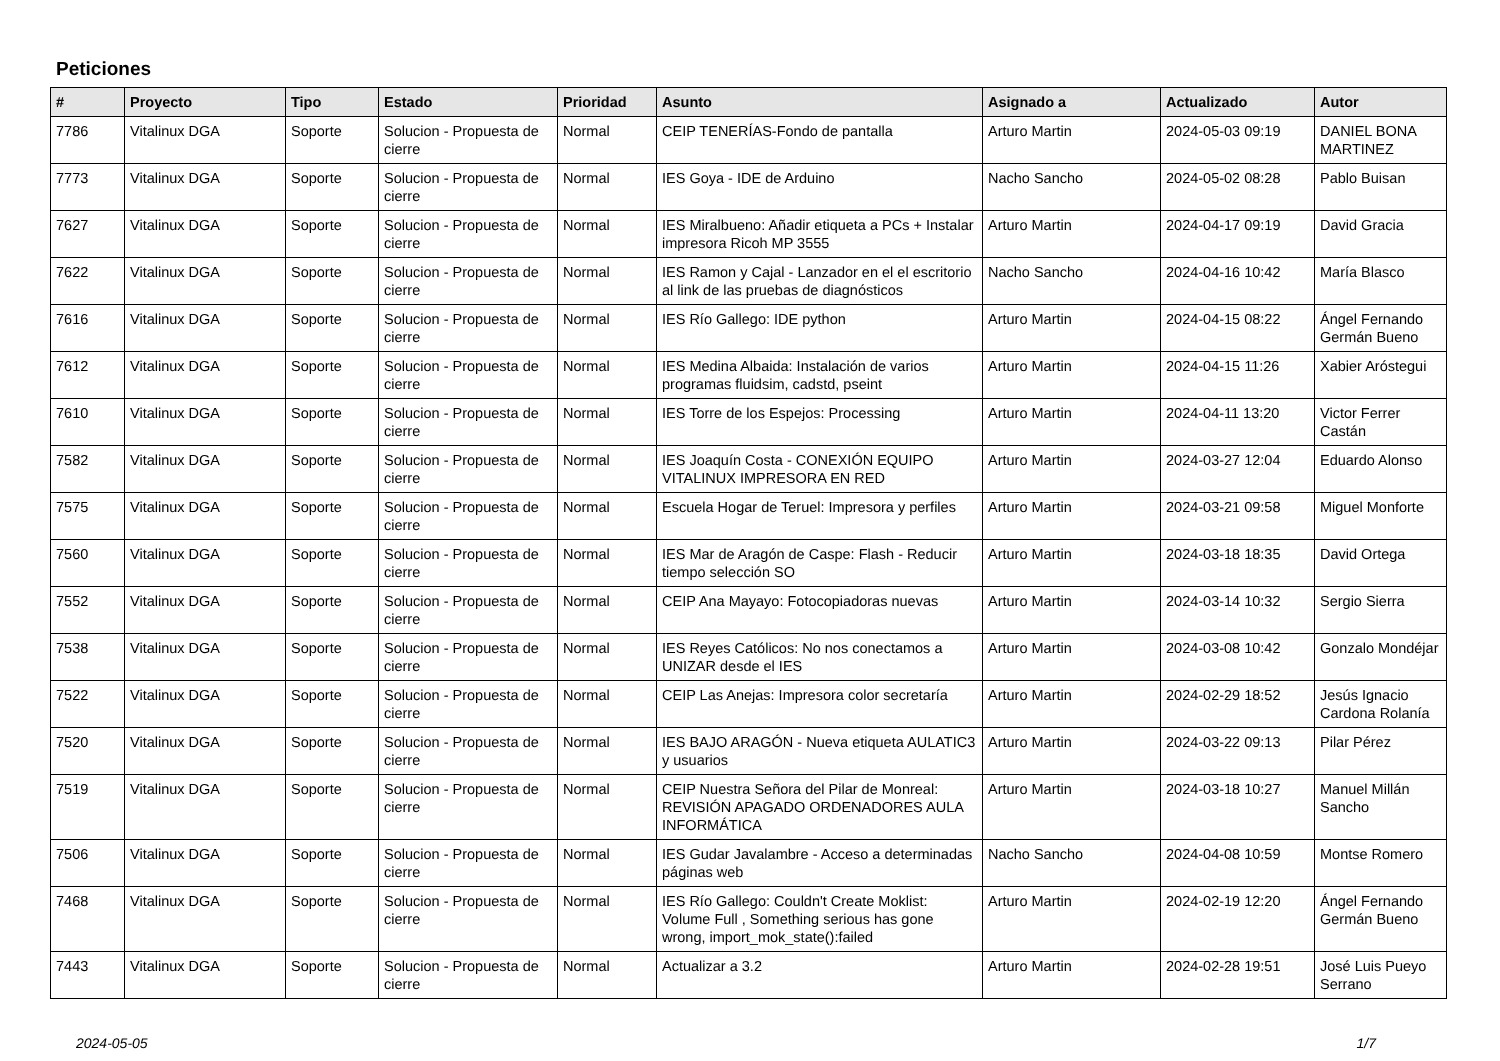Peticiones
| # | Proyecto | Tipo | Estado | Prioridad | Asunto | Asignado a | Actualizado | Autor |
| --- | --- | --- | --- | --- | --- | --- | --- | --- |
| 7786 | Vitalinux DGA | Soporte | Solucion - Propuesta de cierre | Normal | CEIP TENERÍAS-Fondo de pantalla | Arturo Martin | 2024-05-03 09:19 | DANIEL BONA MARTINEZ |
| 7773 | Vitalinux DGA | Soporte | Solucion - Propuesta de cierre | Normal | IES Goya - IDE de Arduino | Nacho Sancho | 2024-05-02 08:28 | Pablo Buisan |
| 7627 | Vitalinux DGA | Soporte | Solucion - Propuesta de cierre | Normal | IES Miralbueno: Añadir etiqueta a PCs + Instalar impresora Ricoh MP 3555 | Arturo Martin | 2024-04-17 09:19 | David Gracia |
| 7622 | Vitalinux DGA | Soporte | Solucion - Propuesta de cierre | Normal | IES Ramon y Cajal - Lanzador en el el escritorio al link de las pruebas de diagnósticos | Nacho Sancho | 2024-04-16 10:42 | María Blasco |
| 7616 | Vitalinux DGA | Soporte | Solucion - Propuesta de cierre | Normal | IES Río Gallego: IDE python | Arturo Martin | 2024-04-15 08:22 | Ángel Fernando Germán Bueno |
| 7612 | Vitalinux DGA | Soporte | Solucion - Propuesta de cierre | Normal | IES Medina Albaida: Instalación de varios programas fluidsim, cadstd, pseint | Arturo Martin | 2024-04-15 11:26 | Xabier Aróstegui |
| 7610 | Vitalinux DGA | Soporte | Solucion - Propuesta de cierre | Normal | IES Torre de los Espejos: Processing | Arturo Martin | 2024-04-11 13:20 | Victor Ferrer Castán |
| 7582 | Vitalinux DGA | Soporte | Solucion - Propuesta de cierre | Normal | IES Joaquín Costa - CONEXIÓN EQUIPO VITALINUX IMPRESORA EN RED | Arturo Martin | 2024-03-27 12:04 | Eduardo Alonso |
| 7575 | Vitalinux DGA | Soporte | Solucion - Propuesta de cierre | Normal | Escuela Hogar de Teruel: Impresora y perfiles | Arturo Martin | 2024-03-21 09:58 | Miguel Monforte |
| 7560 | Vitalinux DGA | Soporte | Solucion - Propuesta de cierre | Normal | IES Mar de Aragón de Caspe: Flash - Reducir tiempo selección SO | Arturo Martin | 2024-03-18 18:35 | David Ortega |
| 7552 | Vitalinux DGA | Soporte | Solucion - Propuesta de cierre | Normal | CEIP Ana Mayayo: Fotocopiadoras nuevas | Arturo Martin | 2024-03-14 10:32 | Sergio Sierra |
| 7538 | Vitalinux DGA | Soporte | Solucion - Propuesta de cierre | Normal | IES Reyes Católicos: No nos conectamos a UNIZAR desde el IES | Arturo Martin | 2024-03-08 10:42 | Gonzalo Mondéjar |
| 7522 | Vitalinux DGA | Soporte | Solucion - Propuesta de cierre | Normal | CEIP Las Anejas: Impresora color secretaría | Arturo Martin | 2024-02-29 18:52 | Jesús Ignacio Cardona Rolanía |
| 7520 | Vitalinux DGA | Soporte | Solucion - Propuesta de cierre | Normal | IES BAJO ARAGÓN - Nueva etiqueta AULATIC3 y usuarios | Arturo Martin | 2024-03-22 09:13 | Pilar Pérez |
| 7519 | Vitalinux DGA | Soporte | Solucion - Propuesta de cierre | Normal | CEIP Nuestra Señora del Pilar de Monreal: REVISIÓN APAGADO ORDENADORES AULA INFORMÁTICA | Arturo Martin | 2024-03-18 10:27 | Manuel Millán Sancho |
| 7506 | Vitalinux DGA | Soporte | Solucion - Propuesta de cierre | Normal | IES Gudar Javalambre - Acceso a determinadas páginas web | Nacho Sancho | 2024-04-08 10:59 | Montse Romero |
| 7468 | Vitalinux DGA | Soporte | Solucion - Propuesta de cierre | Normal | IES Río Gallego: Couldn't Create Moklist: Volume Full , Something serious has gone wrong, import_mok_state():failed | Arturo Martin | 2024-02-19 12:20 | Ángel Fernando Germán Bueno |
| 7443 | Vitalinux DGA | Soporte | Solucion - Propuesta de cierre | Normal | Actualizar a 3.2 | Arturo Martin | 2024-02-28 19:51 | José Luis Pueyo Serrano |
2024-05-05 1/7